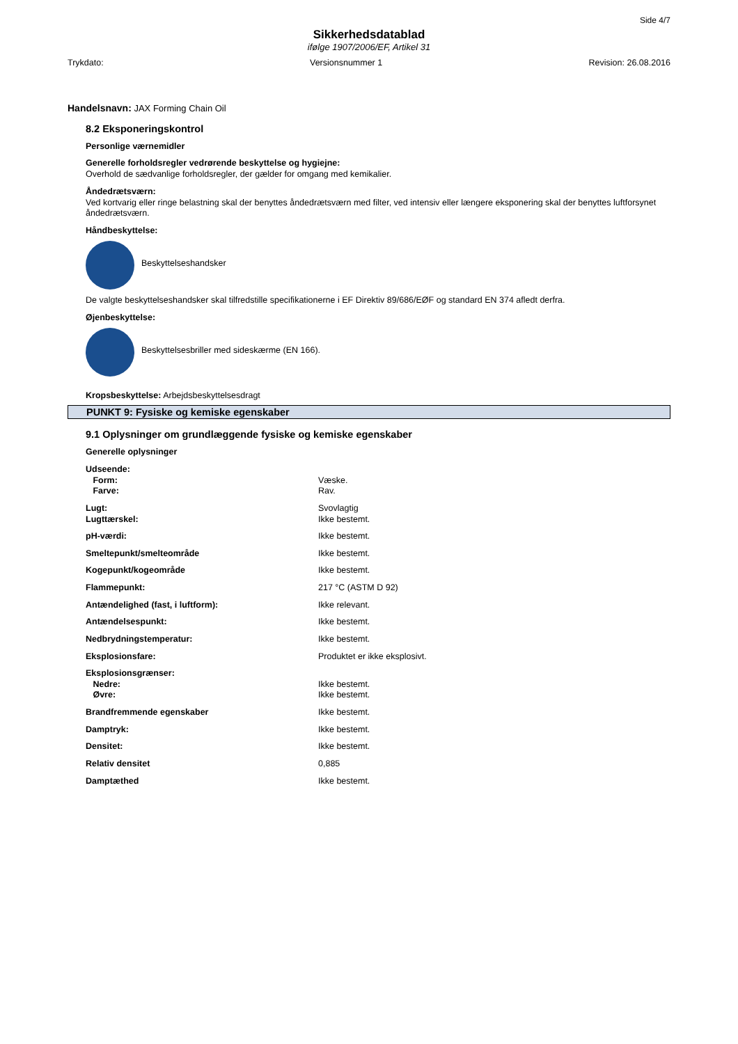Side 4/7
Sikkerhedsdatablad
ifølge 1907/2006/EF, Artikel 31
Trykdato: Versionsnummer 1 Revision: 26.08.2016
Handelsnavn: JAX Forming Chain Oil
8.2 Eksponeringskontrol
Personlige værnemidler
Generelle forholdsregler vedrørende beskyttelse og hygiejne:
Overhold de sædvanlige forholdsregler, der gælder for omgang med kemikalier.
Åndedrætsværn:
Ved kortvarig eller ringe belastning skal der benyttes åndedrætsværn med filter, ved intensiv eller længere eksponering skal der benyttes luftforsynet åndedrætsværn.
Håndbeskyttelse:
Beskyttelseshandsker
De valgte beskyttelseshandsker skal tilfredstille specifikationerne i EF Direktiv 89/686/EØF og standard EN 374 afledt derfra.
Øjenbeskyttelse:
Beskyttelsesbriller med sideskærme (EN 166).
Kropsbeskyttelse: Arbejdsbeskyttelsesdragt
PUNKT 9: Fysiske og kemiske egenskaber
9.1 Oplysninger om grundlæggende fysiske og kemiske egenskaber
Generelle oplysninger
| Udseende: | |
| Form: | Væske. |
| Farve: | Rav. |
| Lugt: | Svovlagtig |
| Lugttærskel: | Ikke bestemt. |
| pH-værdi: | Ikke bestemt. |
| Smeltepunkt/smelteområde | Ikke bestemt. |
| Kogepunkt/kogeområde | Ikke bestemt. |
| Flammepunkt: | 217 °C (ASTM D 92) |
| Antændelighed (fast, i luftform): | Ikke relevant. |
| Antændelsespunkt: | Ikke bestemt. |
| Nedbrydningstemperatur: | Ikke bestemt. |
| Eksplosionsfare: | Produktet er ikke eksplosivt. |
| Eksplosionsgrænser: | |
| Nedre: | Ikke bestemt. |
| Øvre: | Ikke bestemt. |
| Brandfremmende egenskaber | Ikke bestemt. |
| Damptryk: | Ikke bestemt. |
| Densitet: | Ikke bestemt. |
| Relativ densitet | 0,885 |
| Damptæthed | Ikke bestemt. |